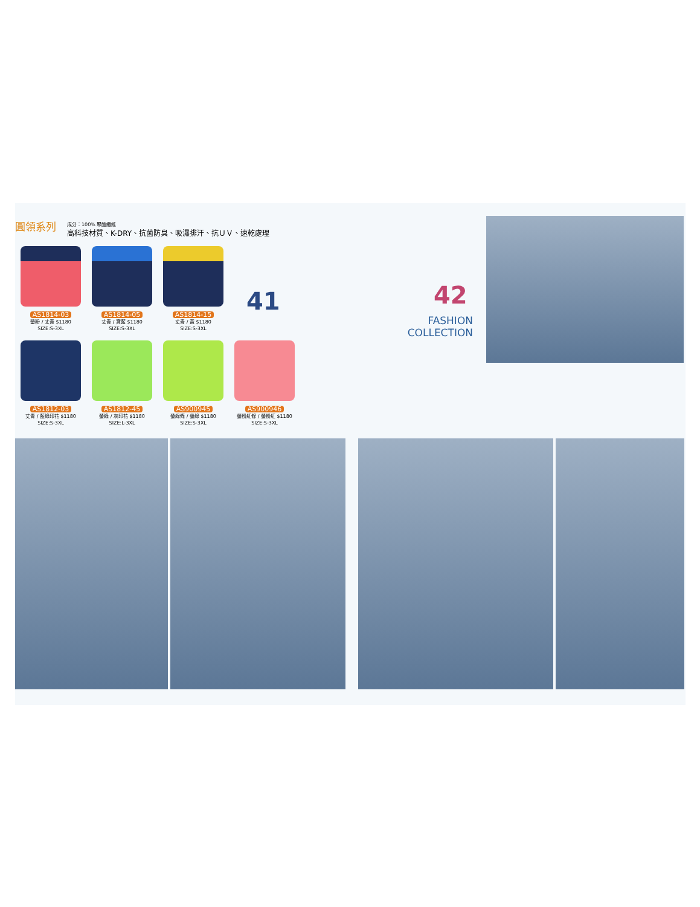圓領系列
成分：100% 聚酯纖維
高科技材質、K-DRY、抗菌防臭、吸濕排汗、抗ＵＶ、速乾處理
AS1814-03
螢粉 / 丈青 $1180
SIZE:S-3XL
AS1814-05
丈青 / 寶藍 $1180
SIZE:S-3XL
AS1814-15
丈青 / 黃 $1180
SIZE:S-3XL
AS1812-03
丈青 / 藍綠印花 $1180
SIZE:S-3XL
AS1812-45
螢綠 / 灰印花 $1180
SIZE:L-3XL
AS900945
螢綠條 / 螢綠 $1180
SIZE:S-3XL
AS900946
螢粉紅條 / 螢粉紅 $1180
SIZE:S-3XL
41 42
FASHION
COLLECTION